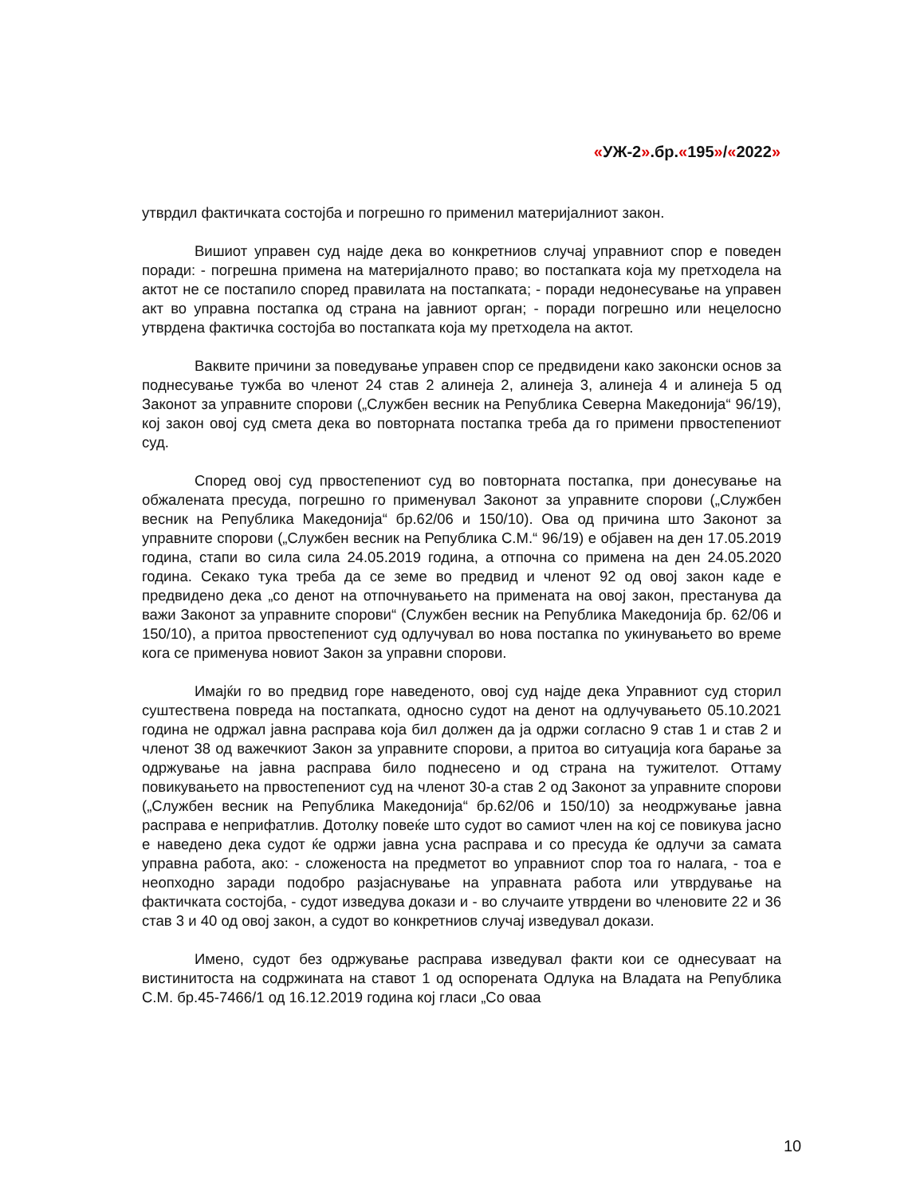«УЖ-2».бр.«195»/«2022»
утврдил фактичката состојба и погрешно го применил материјалниот закон.
Вишиот управен суд најде дека во конкретниов случај управниот спор е поведен поради: - погрешна примена на материјалното право; во постапката која му претходела на актот не се постапило според правилата на постапката; - поради недонесување на управен акт во управна постапка од страна на јавниот орган; - поради погрешно или нецелосно утврдена фактичка состојба во постапката која му претходела на актот.
Ваквите причини за поведување управен спор се предвидени како законски основ за поднесување тужба во членот 24 став 2 алинеја 2, алинеја 3, алинеја 4 и алинеја 5 од Законот за управните спорови („Службен весник на Република Северна Македонија“ 96/19), кој закон овој суд смета дека во повторната постапка треба да го примени првостепениот суд.
Според овој суд првостепениот суд во повторната постапка, при донесување на обжалената пресуда, погрешно го применувал Законот за управните спорови („Службен весник на Република Македонија“ бр.62/06 и 150/10). Ова од причина што Законот за управните спорови („Службен весник на Република С.М.“ 96/19) е објавен на ден 17.05.2019 година, стапи во сила сила 24.05.2019 година, а отпочна со примена на ден 24.05.2020 година. Секако тука треба да се земе во предвид и членот 92 од овој закон каде е предвидено дека „со денот на отпочнувањето на примената на овој закон, престанува да важи Законот за управните спорови“ (Службен весник на Република Македонија бр. 62/06 и 150/10), а притоа првостепениот суд одлучувал во нова постапка по укинувањето во време кога се применува новиот Закон за управни спорови.
Имајќи го во предвид горе наведеното, овој суд најде дека Управниот суд сторил суштествена повреда на постапката, односно судот на денот на одлучувањето 05.10.2021 година не одржал јавна расправа која бил должен да ја одржи согласно 9 став 1 и став 2 и членот 38 од важечкиот Закон за управните спорови, а притоа во ситуација кога барање за одржување на јавна расправа било поднесено и од страна на тужителот. Оттаму повикувањето на првостепениот суд на членот 30-а став 2 од Законот за управните спорови („Службен весник на Република Македонија“ бр.62/06 и 150/10) за неодржување јавна расправа е неприфатлив. Дотолку повеќе што судот во самиот член на кој се повикува јасно е наведено дека судот ќе одржи јавна усна расправа и со пресуда ќе одлучи за самата управна работа, ако: - сложеноста на предметот во управниот спор тоа го налага, - тоа е неопходно заради подобро разјаснување на управната работа или утврдување на фактичката состојба, - судот изведува докази и - во случаите утврдени во членовите 22 и 36 став 3 и 40 од овој закон, а судот во конкретниов случај изведувал докази.
Имено, судот без одржување расправа изведувал факти кои се однесуваат на вистинитоста на содржината на ставот 1 од оспорената Одлука на Владата на Република С.М. бр.45-7466/1 од 16.12.2019 година кој гласи „Со оваа
10